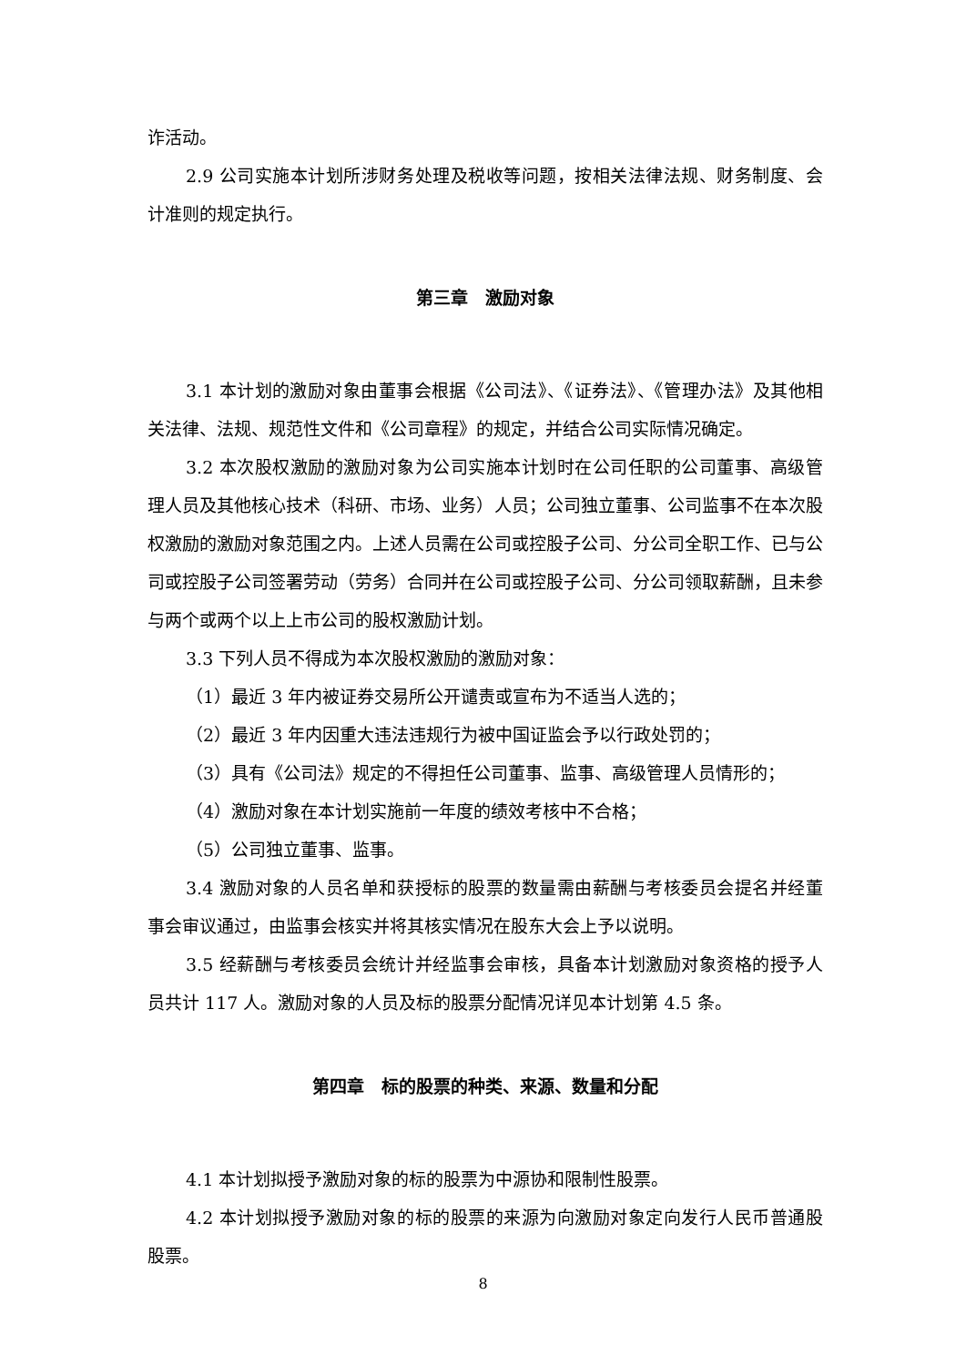诈活动。
2.9 公司实施本计划所涉财务处理及税收等问题，按相关法律法规、财务制度、会计准则的规定执行。
第三章　激励对象
3.1 本计划的激励对象由董事会根据《公司法》、《证券法》、《管理办法》及其他相关法律、法规、规范性文件和《公司章程》的规定，并结合公司实际情况确定。
3.2 本次股权激励的激励对象为公司实施本计划时在公司任职的公司董事、高级管理人员及其他核心技术（科研、市场、业务）人员；公司独立董事、公司监事不在本次股权激励的激励对象范围之内。上述人员需在公司或控股子公司、分公司全职工作、已与公司或控股子公司签署劳动（劳务）合同并在公司或控股子公司、分公司领取薪酬，且未参与两个或两个以上上市公司的股权激励计划。
3.3 下列人员不得成为本次股权激励的激励对象：
（1）最近 3 年内被证券交易所公开谴责或宣布为不适当人选的；
（2）最近 3 年内因重大违法违规行为被中国证监会予以行政处罚的；
（3）具有《公司法》规定的不得担任公司董事、监事、高级管理人员情形的；
（4）激励对象在本计划实施前一年度的绩效考核中不合格；
（5）公司独立董事、监事。
3.4 激励对象的人员名单和获授标的股票的数量需由薪酬与考核委员会提名并经董事会审议通过，由监事会核实并将其核实情况在股东大会上予以说明。
3.5 经薪酬与考核委员会统计并经监事会审核，具备本计划激励对象资格的授予人员共计 117 人。激励对象的人员及标的股票分配情况详见本计划第 4.5 条。
第四章　标的股票的种类、来源、数量和分配
4.1 本计划拟授予激励对象的标的股票为中源协和限制性股票。
4.2 本计划拟授予激励对象的标的股票的来源为向激励对象定向发行人民币普通股股票。
8